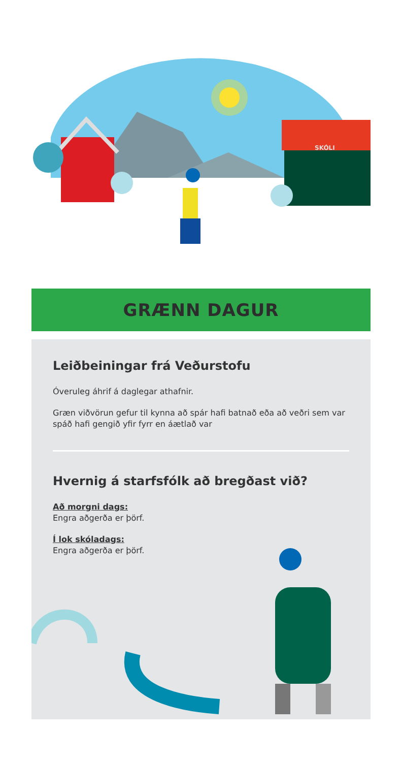SKÓLI
GRÆNN DAGUR
Leiðbeiningar frá Veðurstofu
Óveruleg áhrif á daglegar athafnir.
Græn viðvörun gefur til kynna að spár hafi batnað eða að veðri sem var spáð hafi gengið yfir fyrr en áætlað var
Hvernig á starfsfólk að bregðast við?
Að morgni dags:
Engra aðgerða er þörf.
Í lok skóladags:
Engra aðgerða er þörf.